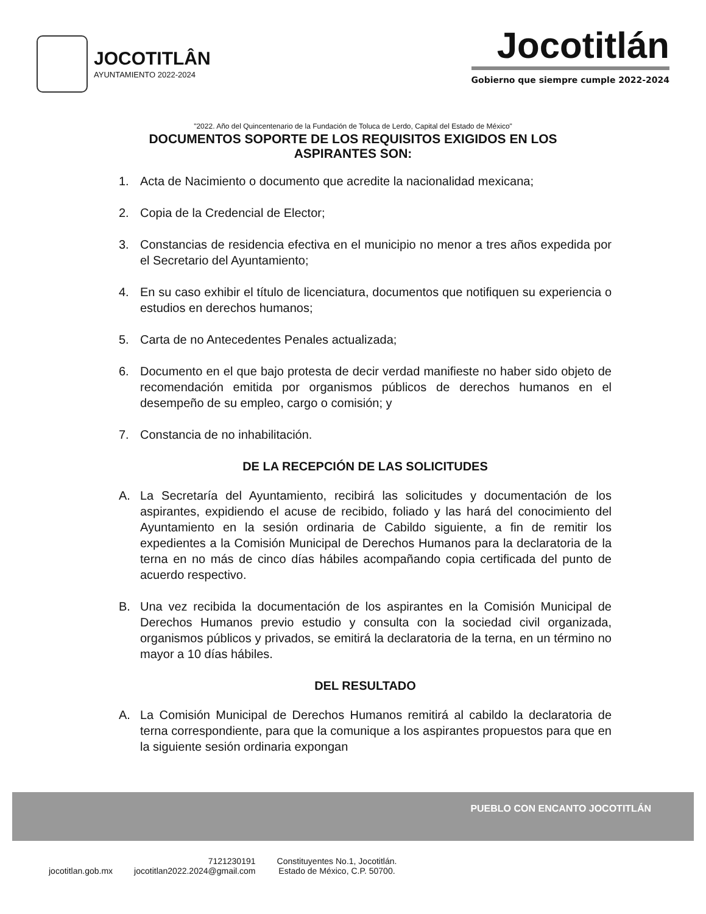JOCOTITLÂN
AYUNTAMIENTO 2022-2024
Jocotitlán
Gobierno que siempre cumple 2022-2024
"2022. Año del Quincentenario de la Fundación de Toluca de Lerdo, Capital del Estado de México"
DOCUMENTOS SOPORTE DE LOS REQUISITOS EXIGIDOS EN LOS ASPIRANTES SON:
1. Acta de Nacimiento o documento que acredite la nacionalidad mexicana;
2. Copia de la Credencial de Elector;
3. Constancias de residencia efectiva en el municipio no menor a tres años expedida por el Secretario del Ayuntamiento;
4. En su caso exhibir el título de licenciatura, documentos que notifiquen su experiencia o estudios en derechos humanos;
5. Carta de no Antecedentes Penales actualizada;
6. Documento en el que bajo protesta de decir verdad manifieste no haber sido objeto de recomendación emitida por organismos públicos de derechos humanos en el desempeño de su empleo, cargo o comisión; y
7. Constancia de no inhabilitación.
DE LA RECEPCIÓN DE LAS SOLICITUDES
A. La Secretaría del Ayuntamiento, recibirá las solicitudes y documentación de los aspirantes, expidiendo el acuse de recibido, foliado y las hará del conocimiento del Ayuntamiento en la sesión ordinaria de Cabildo siguiente, a fin de remitir los expedientes a la Comisión Municipal de Derechos Humanos para la declaratoria de la terna en no más de cinco días hábiles acompañando copia certificada del punto de acuerdo respectivo.
B. Una vez recibida la documentación de los aspirantes en la Comisión Municipal de Derechos Humanos previo estudio y consulta con la sociedad civil organizada, organismos públicos y privados, se emitirá la declaratoria de la terna, en un término no mayor a 10 días hábiles.
DEL RESULTADO
A. La Comisión Municipal de Derechos Humanos remitirá al cabildo la declaratoria de terna correspondiente, para que la comunique a los aspirantes propuestos para que en la siguiente sesión ordinaria expongan
PUEBLO CON ENCANTO JOCOTITLÁN
jocotitlan.gob.mx
7121230191
jocotitlan2022.2024@gmail.com
Constituyentes No.1, Jocotitlán.
Estado de México, C.P. 50700.